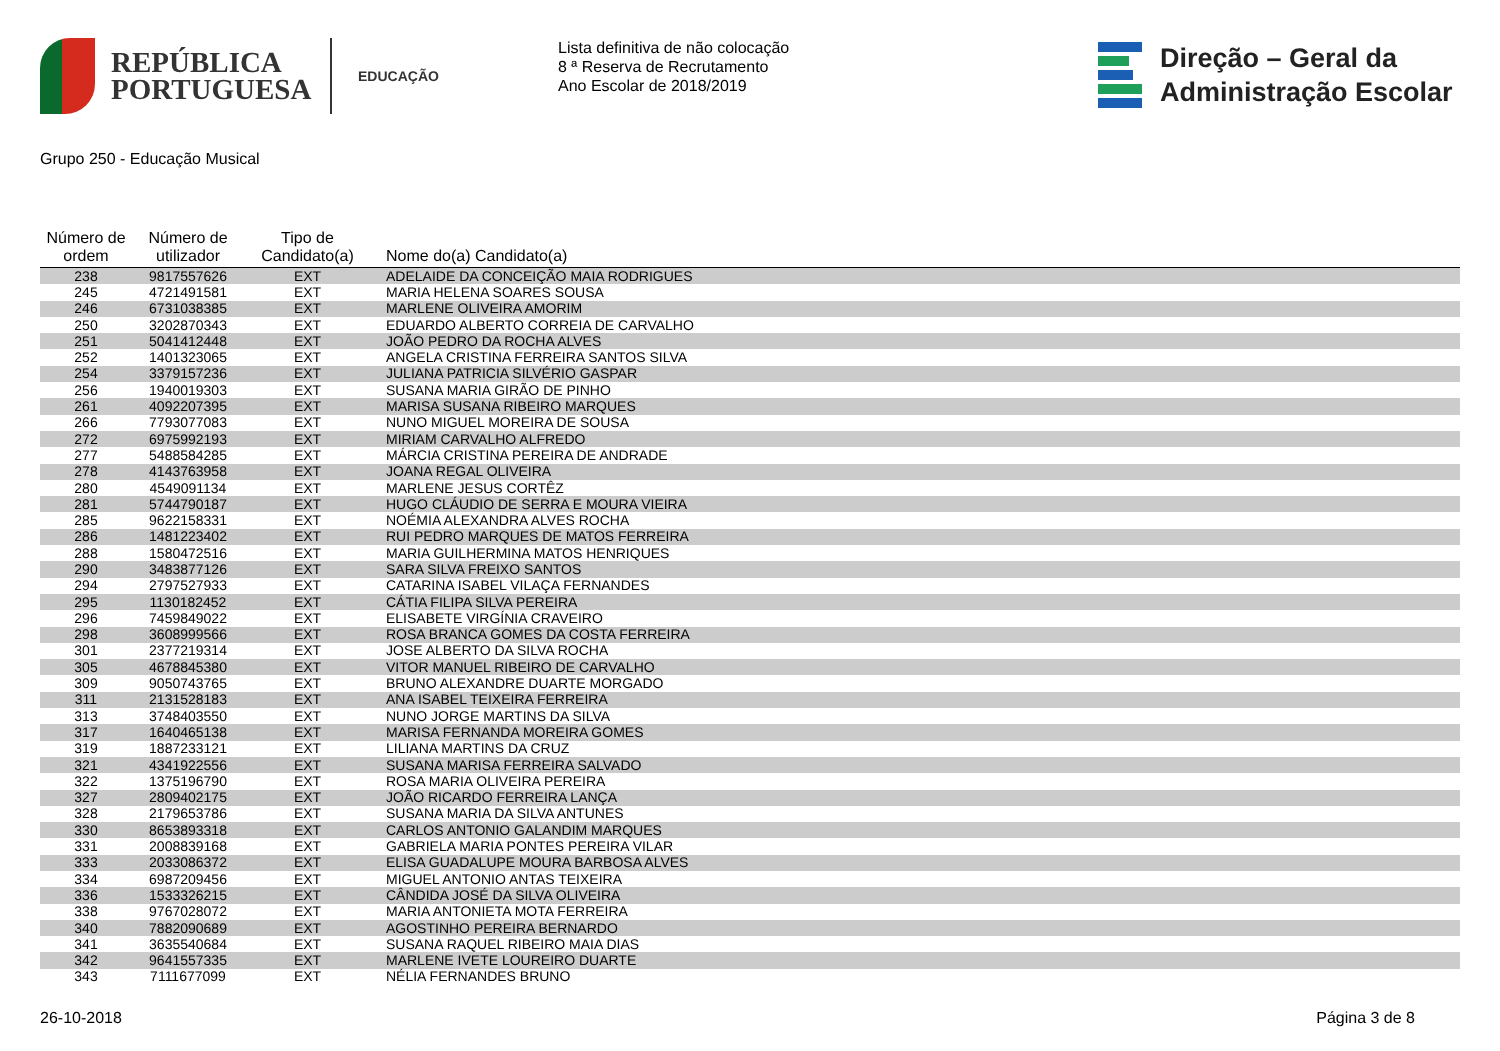REPÚBLICA
PORTUGUESA
EDUCAÇÃO
Lista definitiva de não colocação
8 ª Reserva de Recrutamento
Ano Escolar de 2018/2019
Direção – Geral da
Administração Escolar
Grupo 250 - Educação Musical
| Número de ordem | Número de utilizador | Tipo de Candidato(a) | Nome do(a) Candidato(a) |
| --- | --- | --- | --- |
| 238 | 9817557626 | EXT | ADELAIDE DA CONCEIÇÃO MAIA RODRIGUES |
| 245 | 4721491581 | EXT | MARIA HELENA SOARES SOUSA |
| 246 | 6731038385 | EXT | MARLENE OLIVEIRA AMORIM |
| 250 | 3202870343 | EXT | EDUARDO ALBERTO CORREIA DE CARVALHO |
| 251 | 5041412448 | EXT | JOÃO PEDRO DA ROCHA ALVES |
| 252 | 1401323065 | EXT | ANGELA CRISTINA FERREIRA SANTOS SILVA |
| 254 | 3379157236 | EXT | JULIANA PATRICIA SILVÉRIO GASPAR |
| 256 | 1940019303 | EXT | SUSANA MARIA GIRÃO DE PINHO |
| 261 | 4092207395 | EXT | MARISA SUSANA RIBEIRO MARQUES |
| 266 | 7793077083 | EXT | NUNO MIGUEL MOREIRA DE SOUSA |
| 272 | 6975992193 | EXT | MIRIAM CARVALHO ALFREDO |
| 277 | 5488584285 | EXT | MÁRCIA CRISTINA PEREIRA DE ANDRADE |
| 278 | 4143763958 | EXT | JOANA REGAL OLIVEIRA |
| 280 | 4549091134 | EXT | MARLENE JESUS CORTÊZ |
| 281 | 5744790187 | EXT | HUGO CLÁUDIO DE SERRA E MOURA VIEIRA |
| 285 | 9622158331 | EXT | NOÉMIA ALEXANDRA ALVES ROCHA |
| 286 | 1481223402 | EXT | RUI PEDRO MARQUES DE MATOS FERREIRA |
| 288 | 1580472516 | EXT | MARIA GUILHERMINA MATOS HENRIQUES |
| 290 | 3483877126 | EXT | SARA SILVA FREIXO SANTOS |
| 294 | 2797527933 | EXT | CATARINA ISABEL VILAÇA FERNANDES |
| 295 | 1130182452 | EXT | CÁTIA FILIPA SILVA PEREIRA |
| 296 | 7459849022 | EXT | ELISABETE VIRGÍNIA CRAVEIRO |
| 298 | 3608999566 | EXT | ROSA BRANCA GOMES DA COSTA FERREIRA |
| 301 | 2377219314 | EXT | JOSE ALBERTO DA SILVA ROCHA |
| 305 | 4678845380 | EXT | VITOR MANUEL RIBEIRO DE CARVALHO |
| 309 | 9050743765 | EXT | BRUNO ALEXANDRE DUARTE MORGADO |
| 311 | 2131528183 | EXT | ANA ISABEL TEIXEIRA FERREIRA |
| 313 | 3748403550 | EXT | NUNO JORGE MARTINS DA SILVA |
| 317 | 1640465138 | EXT | MARISA FERNANDA MOREIRA GOMES |
| 319 | 1887233121 | EXT | LILIANA MARTINS DA CRUZ |
| 321 | 4341922556 | EXT | SUSANA MARISA FERREIRA SALVADO |
| 322 | 1375196790 | EXT | ROSA MARIA OLIVEIRA PEREIRA |
| 327 | 2809402175 | EXT | JOÃO RICARDO FERREIRA LANÇA |
| 328 | 2179653786 | EXT | SUSANA MARIA DA SILVA ANTUNES |
| 330 | 8653893318 | EXT | CARLOS ANTONIO GALANDIM MARQUES |
| 331 | 2008839168 | EXT | GABRIELA MARIA PONTES PEREIRA VILAR |
| 333 | 2033086372 | EXT | ELISA GUADALUPE MOURA BARBOSA ALVES |
| 334 | 6987209456 | EXT | MIGUEL ANTONIO ANTAS TEIXEIRA |
| 336 | 1533326215 | EXT | CÂNDIDA JOSÉ DA SILVA OLIVEIRA |
| 338 | 9767028072 | EXT | MARIA ANTONIETA MOTA FERREIRA |
| 340 | 7882090689 | EXT | AGOSTINHO PEREIRA BERNARDO |
| 341 | 3635540684 | EXT | SUSANA RAQUEL RIBEIRO MAIA DIAS |
| 342 | 9641557335 | EXT | MARLENE IVETE LOUREIRO DUARTE |
| 343 | 7111677099 | EXT | NÉLIA FERNANDES BRUNO |
26-10-2018 Página 3 de 8